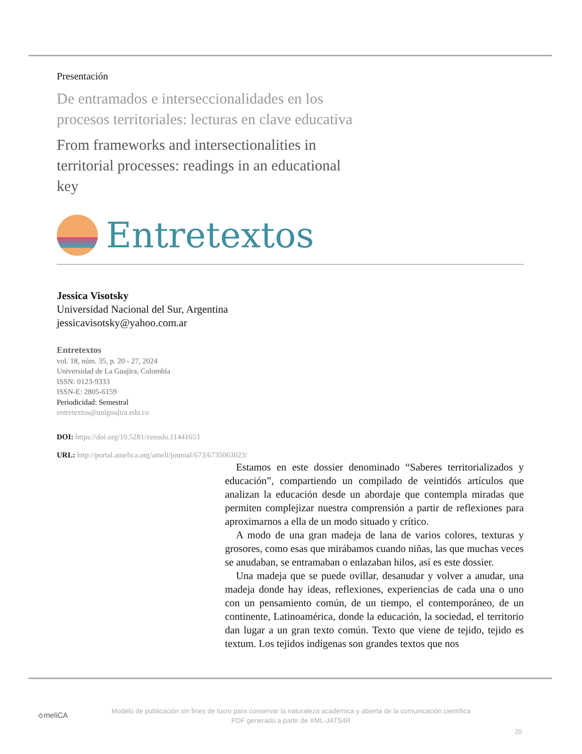Presentación
De entramados e interseccionalidades en los
procesos territoriales: lecturas en clave educativa
From frameworks and intersectionalities in
territorial processes: readings in an educational
key
Entretextos
Jessica Visotsky
Universidad Nacional del Sur, Argentina
jessicavisotsky@yahoo.com.ar
Entretextos
vol. 18, núm. 35, p. 20 - 27, 2024
Universidad de La Guajira, Colombia
ISSN: 0123-9333
ISSN-E: 2805-6159
Periodicidad: Semestral
entretextos@uniguajira.edu.co
DOI: https://doi.org/10.5281/zenodo.11441653
URL: http://portal.amelica.org/ameli/journal/673/6735063023/
Estamos en este dossier denominado “Saberes territorializados y educación”, compartiendo un compilado de veintidós artículos que analizan la educación desde un abordaje que contempla miradas que permiten complejizar nuestra comprensión a partir de reflexiones para aproximarnos a ella de un modo situado y crítico.
A modo de una gran madeja de lana de varios colores, texturas y grosores, como esas que mirábamos cuando niñas, las que muchas veces se anudaban, se entramaban o enlazaban hilos, así es este dossier.
Una madeja que se puede ovillar, desanudar y volver a anudar, una madeja donde hay ideas, reflexiones, experiencias de cada una o uno con un pensamiento común, de un tiempo, el contemporáneo, de un continente, Latinoamérica, donde la educación, la sociedad, el territorio dan lugar a un gran texto común. Texto que viene de tejido, tejido es textum. Los tejidos indígenas son grandes textos que nos
⟡meliCA
Modelo de publicación sin fines de lucro para conservar la naturaleza académica y abierta de la comunicación científica
PDF generado a partir de XML-JATS4R
20